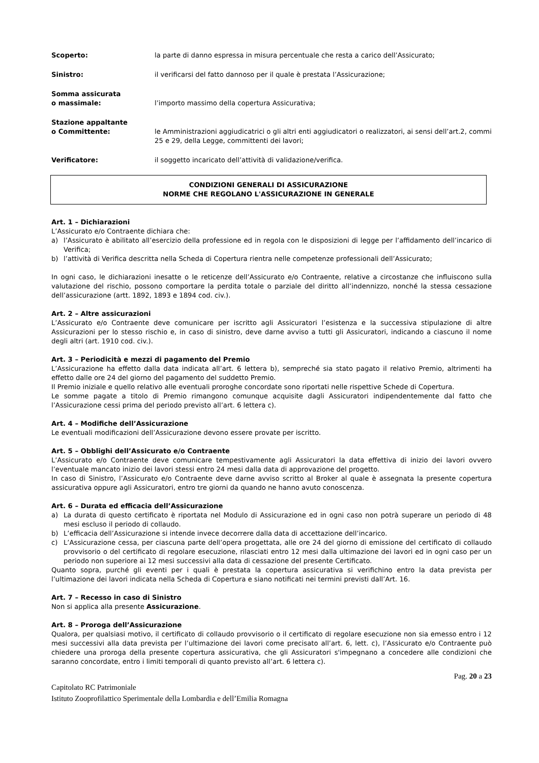Scoperto: la parte di danno espressa in misura percentuale che resta a carico dell’Assicurato;
Sinistro: il verificarsi del fatto dannoso per il quale è prestata l’Assicurazione;
Somma assicurata
o massimale:
l’importo massimo della copertura Assicurativa;
Stazione appaltante
o Committente:
le Amministrazioni aggiudicatrici o gli altri enti aggiudicatori o realizzatori, ai sensi dell’art.2, commi 25 e 29, della Legge, committenti dei lavori;
Verificatore: il soggetto incaricato dell’attività di validazione/verifica.
CONDIZIONI GENERALI DI ASSICURAZIONE
NORME CHE REGOLANO L'ASSICURAZIONE IN GENERALE
Art. 1 – Dichiarazioni
L’Assicurato e/o Contraente dichiara che:
a) l’Assicurato è abilitato all’esercizio della professione ed in regola con le disposizioni di legge per l’affidamento dell’incarico di Verifica;
b) l’attività di Verifica descritta nella Scheda di Copertura rientra nelle competenze professionali dell’Assicurato;
In ogni caso, le dichiarazioni inesatte o le reticenze dell’Assicurato e/o Contraente, relative a circostanze che influiscono sulla valutazione del rischio, possono comportare la perdita totale o parziale del diritto all’indennizzo, nonché la stessa cessazione dell’assicurazione (artt. 1892, 1893 e 1894 cod. civ.).
Art. 2 – Altre assicurazioni
L’Assicurato e/o Contraente deve comunicare per iscritto agli Assicuratori l’esistenza e la successiva stipulazione di altre Assicurazioni per lo stesso rischio e, in caso di sinistro, deve darne avviso a tutti gli Assicuratori, indicando a ciascuno il nome degli altri (art. 1910 cod. civ.).
Art. 3 – Periodicità e mezzi di pagamento del Premio
L’Assicurazione ha effetto dalla data indicata all’art. 6 lettera b), sempreché sia stato pagato il relativo Premio, altrimenti ha effetto dalle ore 24 del giorno del pagamento del suddetto Premio.
Il Premio iniziale e quello relativo alle eventuali proroghe concordate sono riportati nelle rispettive Schede di Copertura.
Le somme pagate a titolo di Premio rimangono comunque acquisite dagli Assicuratori indipendentemente dal fatto che l’Assicurazione cessi prima del periodo previsto all’art. 6 lettera c).
Art. 4 – Modifiche dell’Assicurazione
Le eventuali modificazioni dell’Assicurazione devono essere provate per iscritto.
Art. 5 – Obblighi dell’Assicurato e/o Contraente
L’Assicurato e/o Contraente deve comunicare tempestivamente agli Assicuratori la data effettiva di inizio dei lavori ovvero l’eventuale mancato inizio dei lavori stessi entro 24 mesi dalla data di approvazione del progetto.
In caso di Sinistro, l’Assicurato e/o Contraente deve darne avviso scritto al Broker al quale è assegnata la presente copertura assicurativa oppure agli Assicuratori, entro tre giorni da quando ne hanno avuto conoscenza.
Art. 6 – Durata ed efficacia dell’Assicurazione
a) La durata di questo certificato è riportata nel Modulo di Assicurazione ed in ogni caso non potrà superare un periodo di 48 mesi escluso il periodo di collaudo.
b) L’efficacia dell’Assicurazione si intende invece decorrere dalla data di accettazione dell’incarico.
c) L’Assicurazione cessa, per ciascuna parte dell’opera progettata, alle ore 24 del giorno di emissione del certificato di collaudo provvisorio o del certificato di regolare esecuzione, rilasciati entro 12 mesi dalla ultimazione dei lavori ed in ogni caso per un periodo non superiore ai 12 mesi successivi alla data di cessazione del presente Certificato.
Quanto sopra, purché gli eventi per i quali è prestata la copertura assicurativa si verifichino entro la data prevista per l’ultimazione dei lavori indicata nella Scheda di Copertura e siano notificati nei termini previsti dall’Art. 16.
Art. 7 – Recesso in caso di Sinistro
Non si applica alla presente Assicurazione.
Art. 8 – Proroga dell’Assicurazione
Qualora, per qualsiasi motivo, il certificato di collaudo provvisorio o il certificato di regolare esecuzione non sia emesso entro i 12 mesi successivi alla data prevista per l’ultimazione dei lavori come precisato all’art. 6, lett. c), l’Assicurato e/o Contraente può chiedere una proroga della presente copertura assicurativa, che gli Assicuratori s'impegnano a concedere alle condizioni che saranno concordate, entro i limiti temporali di quanto previsto all’art. 6 lettera c).
Pag. 20 a 23
Capitolato RC Patrimoniale
Istituto Zooprofilattico Sperimentale della Lombardia e dell’Emilia Romagna